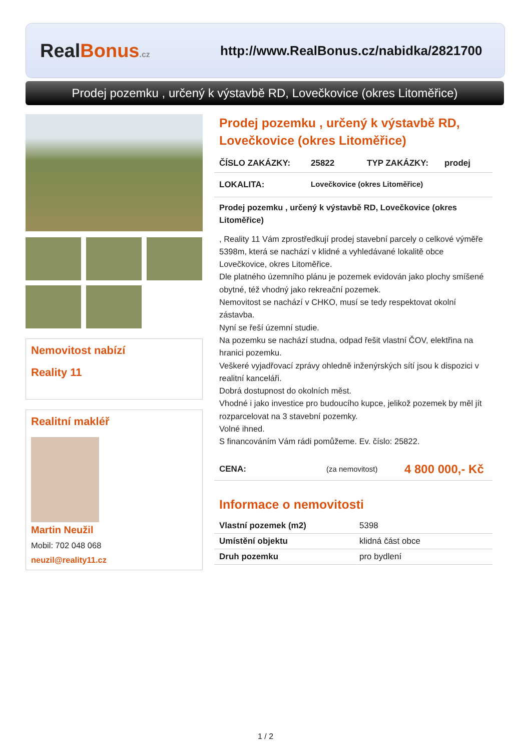RealBonus.cz
http://www.RealBonus.cz/nabidka/2821700
Prodej pozemku , určený k výstavbě RD, Lovečkovice (okres Litoměřice)
Nemovitost nabízí
Reality 11
Realitní makléř
Martin Neužil
Mobil: 702 048 068
neuzil@reality11.cz
Prodej pozemku , určený k výstavbě RD, Lovečkovice (okres Litoměřice)
ČÍSLO ZAKÁZKY: 25822 TYP ZAKÁZKY: prodej
LOKALITA: Lovečkovice (okres Litoměřice)
Prodej pozemku , určený k výstavbě RD, Lovečkovice (okres Litoměřice)
, Reality 11 Vám zprostředkují prodej stavební parcely o celkové výměře 5398m, která se nachází v klidné a vyhledávané lokalitě obce Lovečkovice, okres Litoměřice.
Dle platného územního plánu je pozemek evidován jako plochy smíšené obytné, též vhodný jako rekreační pozemek.
Nemovitost se nachází v CHKO, musí se tedy respektovat okolní zástavba.
Nyní se řeší územní studie.
Na pozemku se nachází studna, odpad řešit vlastní ČOV, elektřina na hranici pozemku.
Veškeré vyjadřovací zprávy ohledně inženýrských sítí jsou k dispozici v realitní kanceláři.
Dobrá dostupnost do okolních měst.
Vhodné i jako investice pro budoucího kupce, jelikož pozemek by měl jít rozparcelovat na 3 stavební pozemky.
Volné ihned.
S financováním Vám rádi pomůžeme. Ev. číslo: 25822.
CENA: (za nemovitost) 4 800 000,- Kč
Informace o nemovitosti
| Vlastní pozemek (m2) | 5398 |
| Umístění objektu | klidná část obce |
| Druh pozemku | pro bydlení |
1 / 2